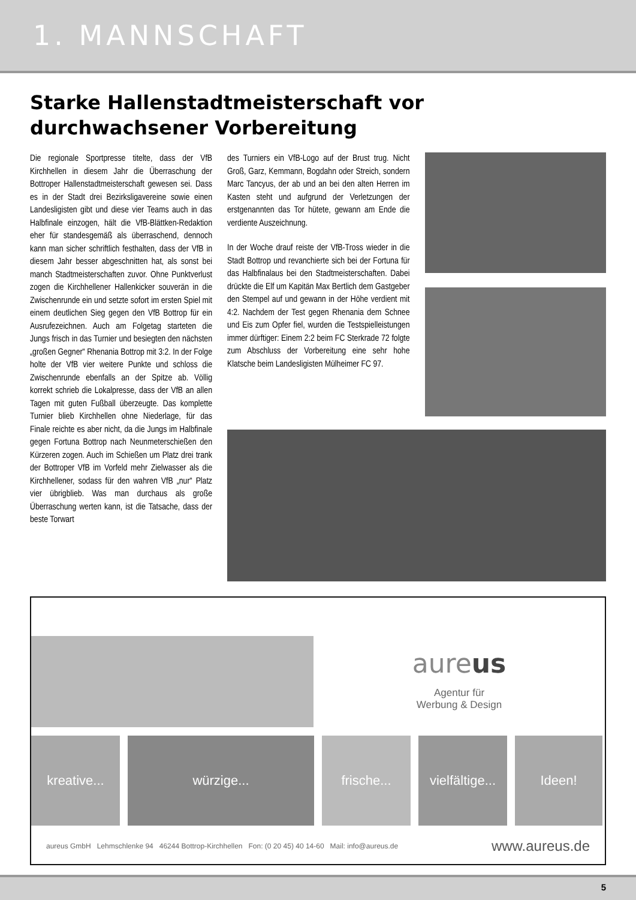1. MANNSCHAFT
Starke Hallenstadtmeisterschaft vor durchwachsener Vorbereitung
Die regionale Sportpresse titelte, dass der VfB Kirchhellen in diesem Jahr die Überraschung der Bottroper Hallenstadtmeisterschaft gewesen sei. Dass es in der Stadt drei Bezirksligavereine sowie einen Landesligisten gibt und diese vier Teams auch in das Halbfinale einzogen, hält die VfB-Blättken-Redaktion eher für standesgemäß als überraschend, dennoch kann man sicher schriftlich festhalten, dass der VfB in diesem Jahr besser abgeschnitten hat, als sonst bei manch Stadtmeisterschaften zuvor. Ohne Punktverlust zogen die Kirchhellener Hallenkicker souverän in die Zwischenrunde ein und setzte sofort im ersten Spiel mit einem deutlichen Sieg gegen den VfB Bottrop für ein Ausrufezeichnen. Auch am Folgetag starteten die Jungs frisch in das Turnier und besiegten den nächsten „großen Gegner“ Rhenania Bottrop mit 3:2. In der Folge holte der VfB vier weitere Punkte und schloss die Zwischenrunde ebenfalls an der Spitze ab. Völlig korrekt schrieb die Lokalpresse, dass der VfB an allen Tagen mit guten Fußball überzeugte. Das komplette Turnier blieb Kirchhellen ohne Niederlage, für das Finale reichte es aber nicht, da die Jungs im Halbfinale gegen Fortuna Bottrop nach Neunmeterschießen den Kürzeren zogen. Auch im Schießen um Platz drei trank der Bottroper VfB im Vorfeld mehr Zielwasser als die Kirchhellener, sodass für den wahren VfB „nur“ Platz vier übrigblieb. Was man durchaus als große Überraschung werten kann, ist die Tatsache, dass der beste Torwart
des Turniers ein VfB-Logo auf der Brust trug. Nicht Groß, Garz, Kemmann, Bogdahn oder Streich, sondern Marc Tancyus, der ab und an bei den alten Herren im Kasten steht und aufgrund der Verletzungen der erstgenannten das Tor hütete, gewann am Ende die verdiente Auszeichnung.
In der Woche drauf reiste der VfB-Tross wieder in die Stadt Bottrop und revanchierte sich bei der Fortuna für das Halbfinalaus bei den Stadtmeisterschaften. Dabei drückte die Elf um Kapitän Max Bertlich dem Gastgeber den Stempel auf und gewann in der Höhe verdient mit 4:2. Nachdem der Test gegen Rhenania dem Schnee und Eis zum Opfer fiel, wurden die Testspielleistungen immer dürftiger: Einem 2:2 beim FC Sterkrade 72 folgte zum Abschluss der Vorbereitung eine sehr hohe Klatsche beim Landesligisten Mülheimer FC 97.
aureus
Agentur für
Werbung & Design
kreative... würzige... frische... vielfältige...
Ideen!
aureus GmbH Lehmschlenke 94 46244 Bottrop-Kirchhellen Fon: (0 20 45) 40 14-60 Mail: info@aureus.de www.aureus.de
5